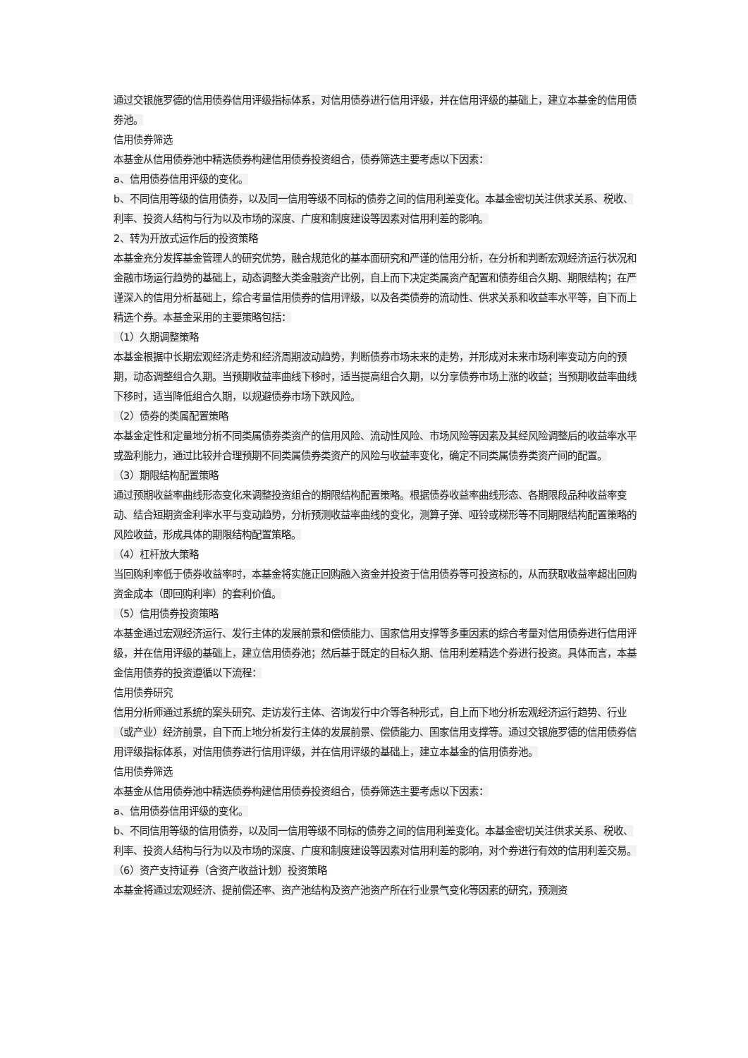通过交银施罗德的信用债券信用评级指标体系，对信用债券进行信用评级，并在信用评级的基础上，建立本基金的信用债券池。
信用债券筛选
本基金从信用债券池中精选债券构建信用债券投资组合，债券筛选主要考虑以下因素：
a、信用债券信用评级的变化。
b、不同信用等级的信用债券，以及同一信用等级不同标的债券之间的信用利差变化。本基金密切关注供求关系、税收、利率、投资人结构与行为以及市场的深度、广度和制度建设等因素对信用利差的影响。
2、转为开放式运作后的投资策略
本基金充分发挥基金管理人的研究优势，融合规范化的基本面研究和严谨的信用分析，在分析和判断宏观经济运行状况和金融市场运行趋势的基础上，动态调整大类金融资产比例，自上而下决定类属资产配置和债券组合久期、期限结构；在严谨深入的信用分析基础上，综合考量信用债券的信用评级，以及各类债券的流动性、供求关系和收益率水平等，自下而上精选个券。本基金采用的主要策略包括：
（1）久期调整策略
本基金根据中长期宏观经济走势和经济周期波动趋势，判断债券市场未来的走势，并形成对未来市场利率变动方向的预期，动态调整组合久期。当预期收益率曲线下移时，适当提高组合久期，以分享债券市场上涨的收益；当预期收益率曲线下移时，适当降低组合久期，以规避债券市场下跌风险。
（2）债券的类属配置策略
本基金定性和定量地分析不同类属债券类资产的信用风险、流动性风险、市场风险等因素及其经风险调整后的收益率水平或盈利能力，通过比较并合理预期不同类属债券类资产的风险与收益率变化，确定不同类属债券类资产间的配置。
（3）期限结构配置策略
通过预期收益率曲线形态变化来调整投资组合的期限结构配置策略。根据债券收益率曲线形态、各期限段品种收益率变动、结合短期资金利率水平与变动趋势，分析预测收益率曲线的变化，测算子弹、哑铃或梯形等不同期限结构配置策略的风险收益，形成具体的期限结构配置策略。
（4）杠杆放大策略
当回购利率低于债券收益率时，本基金将实施正回购融入资金并投资于信用债券等可投资标的，从而获取收益率超出回购资金成本（即回购利率）的套利价值。
（5）信用债券投资策略
本基金通过宏观经济运行、发行主体的发展前景和偿债能力、国家信用支撑等多重因素的综合考量对信用债券进行信用评级，并在信用评级的基础上，建立信用债券池；然后基于既定的目标久期、信用利差精选个券进行投资。具体而言，本基金信用债券的投资遵循以下流程：
信用债券研究
信用分析师通过系统的案头研究、走访发行主体、咨询发行中介等各种形式，自上而下地分析宏观经济运行趋势、行业（或产业）经济前景，自下而上地分析发行主体的发展前景、偿债能力、国家信用支撑等。通过交银施罗德的信用债券信用评级指标体系，对信用债券进行信用评级，并在信用评级的基础上，建立本基金的信用债券池。
信用债券筛选
本基金从信用债券池中精选债券构建信用债券投资组合，债券筛选主要考虑以下因素：
a、信用债券信用评级的变化。
b、不同信用等级的信用债券，以及同一信用等级不同标的债券之间的信用利差变化。本基金密切关注供求关系、税收、利率、投资人结构与行为以及市场的深度、广度和制度建设等因素对信用利差的影响，对个券进行有效的信用利差交易。
（6）资产支持证券（含资产收益计划）投资策略
本基金将通过宏观经济、提前偿还率、资产池结构及资产池资产所在行业景气变化等因素的研究，预测资